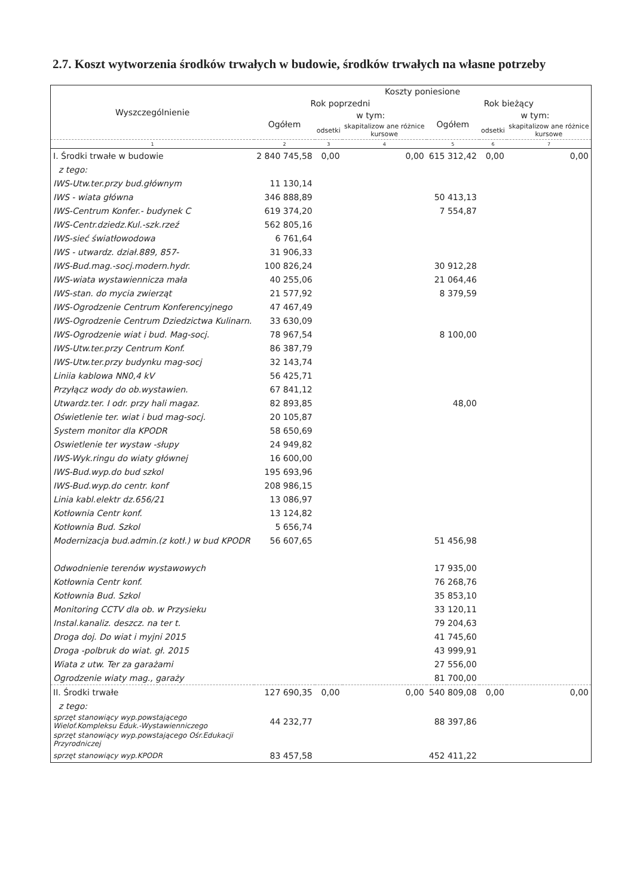2.7. Koszt wytworzenia środków trwałych w budowie, środków trwałych na własne potrzeby
| Wyszczególnienie | Koszty poniesione | | | | | |
| --- | --- | --- | --- | --- | --- | --- |
| | Rok poprzedni | | | Rok bieżący | | |
| | Ogółem | w tym: | | Ogółem | w tym: | |
| | | odsetki | skapitalizow ane różnice kursowe | | odsetki | skapitalizow ane różnice kursowe |
| 1 | 2 | 3 | 4 | 5 | 6 | 7 |
| I. Środki trwałe w budowie | 2 840 745,58 | 0,00 | 0,00 | 615 312,42 | 0,00 | 0,00 |
| z tego: | | | | | | |
| IWS-Utw.ter.przy bud.głównym | 11 130,14 | | | | | |
| IWS - wiata główna | 346 888,89 | | | 50 413,13 | | |
| IWS-Centrum Konfer.- budynek C | 619 374,20 | | | 7 554,87 | | |
| IWS-Centr.dziedz.Kul.-szk.rzeź | 562 805,16 | | | | | |
| IWS-sieć światłowodowa | 6 761,64 | | | | | |
| IWS - utwardz. dział.889, 857- | 31 906,33 | | | | | |
| IWS-Bud.mag.-socj.modern.hydr. | 100 826,24 | | | 30 912,28 | | |
| IWS-wiata wystawiennicza mała | 40 255,06 | | | 21 064,46 | | |
| IWS-stan. do mycia zwierząt | 21 577,92 | | | 8 379,59 | | |
| IWS-Ogrodzenie Centrum Konferencyjnego | 47 467,49 | | | | | |
| IWS-Ogrodzenie Centrum Dziedzictwa Kulinarn. | 33 630,09 | | | | | |
| IWS-Ogrodzenie wiat i bud. Mag-socj. | 78 967,54 | | | 8 100,00 | | |
| IWS-Utw.ter.przy Centrum Konf. | 86 387,79 | | | | | |
| IWS-Utw.ter.przy budynku mag-socj | 32 143,74 | | | | | |
| Liniia kablowa NN0,4 kV | 56 425,71 | | | | | |
| Przyłącz wody do ob.wystawien. | 67 841,12 | | | | | |
| Utwardz.ter. I odr. przy hali magaz. | 82 893,85 | | | 48,00 | | |
| Oświetlenie ter. wiat i bud mag-socj. | 20 105,87 | | | | | |
| System monitor dla KPODR | 58 650,69 | | | | | |
| Oswietlenie ter wystaw -słupy | 24 949,82 | | | | | |
| IWS-Wyk.ringu do wiaty głównej | 16 600,00 | | | | | |
| IWS-Bud.wyp.do bud szkol | 195 693,96 | | | | | |
| IWS-Bud.wyp.do centr. konf | 208 986,15 | | | | | |
| Linia kabl.elektr dz.656/21 | 13 086,97 | | | | | |
| Kotłownia Centr konf. | 13 124,82 | | | | | |
| Kotłownia Bud. Szkol | 5 656,74 | | | | | |
| Modernizacja bud.admin.(z kotł.) w bud KPODR | 56 607,65 | | | 51 456,98 | | |
| Odwodnienie terenów wystawowych | | | | 17 935,00 | | |
| Kotłownia Centr konf. | | | | 76 268,76 | | |
| Kotłownia Bud. Szkol | | | | 35 853,10 | | |
| Monitoring CCTV dla ob. w Przysieku | | | | 33 120,11 | | |
| Instal.kanaliz. deszcz. na ter t. | | | | 79 204,63 | | |
| Droga doj. Do wiat i myjni 2015 | | | | 41 745,60 | | |
| Droga -polbruk do wiat. gł. 2015 | | | | 43 999,91 | | |
| Wiata z utw. Ter za garażami | | | | 27 556,00 | | |
| Ogrodzenie wiaty mag., garaży | | | | 81 700,00 | | |
| II. Środki trwałe | 127 690,35 | 0,00 | 0,00 | 540 809,08 | 0,00 | 0,00 |
| z tego: | | | | | | |
| sprzęt stanowiący wyp.powstającego Wielof.Kompleksu Eduk.-Wystawienniczego | 44 232,77 | | | 88 397,86 | | |
| sprzęt stanowiący wyp.powstającego Ośr.Edukacji Przyrodniczej | | | | | | |
| sprzęt stanowiący wyp.KPODR | 83 457,58 | | | 452 411,22 | | |